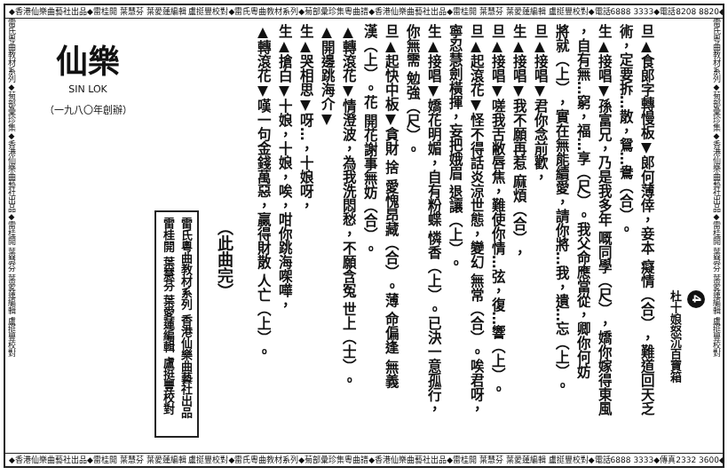◆香港仙樂曲藝社出品◆雷桂開 葉慧芬 葉愛蓮編輯 盧挺豐校對◆雷氏粵曲教材系列◆菊部彙珍集粵曲譜◆香港仙樂曲藝社出品◆雷桂開 葉慧芬 葉愛蓮編輯 盧挺豐校對◆電話6888 3333◆電話8208 8820◆
雷氏粵曲教材系列◆菊部彙珍集◆香港仙樂曲藝社出品◆雷桂開 葉慧芬 葉愛蓮編輯 盧挺豐校對
4
杜十娘怒沉百寶箱
旦▲食郎字轉慢板▼郎何薄倖，妾本 癡情（合），難道回天乏
術，定要拆…散，鴛…鴦（合）。
生▲接唱▼孫富兄，乃是我多年 嘅同學（尺），嬌你嫁得東風
，自有無…窮，福…享（尺）。我父命應當從，卿你何妨
將就（上），實在無能續愛，請你將…我，遺…忘（上）。
旦▲接唱▼君你念前歡，
生▲接唱▼我不願再惹 麻煩（合），
旦▲接唱▼嗟我舌敝唇焦，難使你情…弦，復…響（上）。
旦▲起滾花▼怪不得話炎涼世態，變幻 無常（合）。唉君呀，
寧忍慧劍橫揮，妄把娥眉 退讓（上）。
生▲接唱▼嬌花明媚，自有粉蝶 憐香（上）。已決一意孤行，
你無需 勉強（尺）。
旦▲起快中板▼貪財 捨 愛愧昂藏（合）。薄 命偏逢 無義
漢（上）。花 開花謝事無妨（合）。
▲轉滾花▼情澄波，為我洗悶愁，不願含冤 世上（士）。
▲開邊跳海介▼
生▲哭相思▼呀…，十娘呀，
生▲搶白▼十娘，十娘，唉，咁你跳海㗎嘩，
▲轉滾花▼嘆一句金錢萬惡，贏得財散 人亡（上）。
（此曲完）
雷氏粵曲教材系列 香港仙樂曲藝社出品
雷桂開 葉慧芬 葉愛蓮編輯 盧挺豐校對
仙樂
SIN LOK
（一九八〇年創辦）
雷氏粵曲教材系列◆菊部彙珍集◆香港仙樂曲藝社出品◆雷桂開 葉慧芬 葉愛蓮編輯 盧挺豐校對
◆香港仙樂曲藝社出品◆雷桂開 葉慧芬 葉愛蓮編輯 盧挺豐校對◆雷氏粵曲教材系列◆菊部彙珍集粵曲譜◆香港仙樂曲藝社出品◆雷桂開 葉慧芬 葉愛蓮編輯 盧挺豐校對◆電話6888 3333◆傳真2332 3600◆